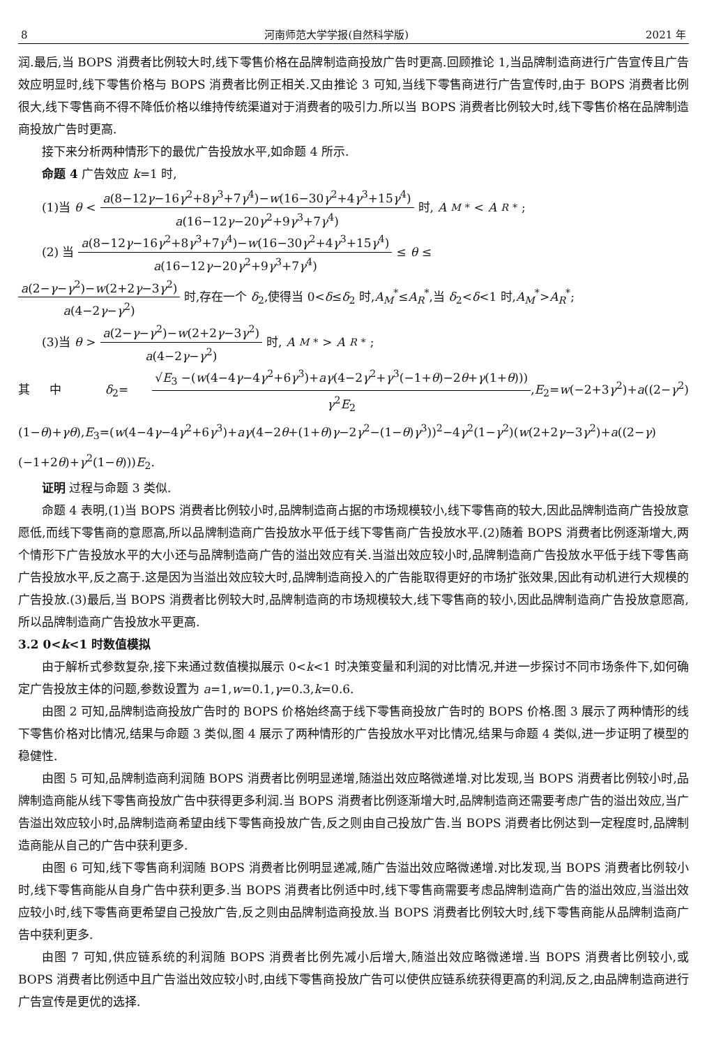8 河南师范大学学报(自然科学版) 2021 年
润.最后,当 BOPS 消费者比例较大时,线下零售价格在品牌制造商投放广告时更高.回顾推论 1,当品牌制造商进行广告宣传且广告效应明显时,线下零售价格与 BOPS 消费者比例正相关.又由推论 3 可知,当线下零售商进行广告宣传时,由于 BOPS 消费者比例很大,线下零售商不得不降低价格以维持传统渠道对于消费者的吸引力.所以当 BOPS 消费者比例较大时,线下零售价格在品牌制造商投放广告时更高.
接下来分析两种情形下的最优广告投放水平,如命题 4 所示.
命题 4 广告效应 k=1 时,
(1)当 θ < a(8−12γ−16γ<sup>2</sup>+8γ<sup>3</sup>+7γ<sup>4</sup>)−w(16−30γ<sup>2</sup>+4γ<sup>3</sup>+15γ<sup>4</sup>) a(16−12γ−20γ<sup>2</sup>+9γ<sup>3</sup>+7γ<sup>4</sup>) 时, A<sub>M</sub><sup>*</sup> < A<sub>R</sub><sup>*</sup>;
(2) 当 a(8−12γ−16γ<sup>2</sup>+8γ<sup>3</sup>+7γ<sup>4</sup>)−w(16−30γ<sup>2</sup>+4γ<sup>3</sup>+15γ<sup>4</sup>) a(16−12γ−20γ<sup>2</sup>+9γ<sup>3</sup>+7γ<sup>4</sup>) ≤ θ ≤
a(2−γ−γ<sup>2</sup>)−w(2+2γ−3γ<sup>2</sup>) a(4−2γ−γ<sup>2</sup>) 时,存在一个 δ<sub>2</sub>,使得当 0<δ≤δ<sub>2</sub> 时,A<sub>M</sub><sup>*</sup>≤A<sub>R</sub><sup>*</sup>,当 δ<sub>2</sub><δ<1 时,A<sub>M</sub><sup>*</sup>>A<sub>R</sub><sup>*</sup>;
(3)当 θ > a(2−γ−γ<sup>2</sup>)−w(2+2γ−3γ<sup>2</sup>) a(4−2γ−γ<sup>2</sup>) 时, A<sub>M</sub><sup>*</sup> > A<sub>R</sub><sup>*</sup>;
其中 δ<sub>2</sub>= √E<sub>3</sub> −(w(4−4γ−4γ<sup>2</sup>+6γ<sup>3</sup>)+aγ(4−2γ<sup>2</sup>+γ<sup>3</sup>(−1+θ)−2θ+γ(1+θ))) γ<sup>2</sup>E<sub>2</sub>,E<sub>2</sub>=w(−2+3γ<sup>2</sup>)+a((2−γ<sup>2</sup>)(1−θ)+γθ),E<sub>3</sub>=(w(4−4γ−4γ<sup>2</sup>+6γ<sup>3</sup>)+aγ(4−2θ+(1+θ)γ−2γ<sup>2</sup>−(1−θ)γ<sup>3</sup>))<sup>2</sup>−4γ<sup>2</sup>(1−γ<sup>2</sup>)(w(2+2γ−3γ<sup>2</sup>)+a((2−γ)(−1+2θ)+γ<sup>2</sup>(1−θ)))E<sub>2</sub>.
证明 过程与命题 3 类似.
命题 4 表明,(1)当 BOPS 消费者比例较小时,品牌制造商占据的市场规模较小,线下零售商的较大,因此品牌制造商广告投放意愿低,而线下零售商的意愿高,所以品牌制造商广告投放水平低于线下零售商广告投放水平.(2)随着 BOPS 消费者比例逐渐增大,两个情形下广告投放水平的大小还与品牌制造商广告的溢出效应有关.当溢出效应较小时,品牌制造商广告投放水平低于线下零售商广告投放水平,反之高于.这是因为当溢出效应较大时,品牌制造商投入的广告能取得更好的市场扩张效果,因此有动机进行大规模的广告投放.(3)最后,当 BOPS 消费者比例较大时,品牌制造商的市场规模较大,线下零售商的较小,因此品牌制造商广告投放意愿高,所以品牌制造商广告投放水平更高.
3.2 0<k<1 时数值模拟
由于解析式参数复杂,接下来通过数值模拟展示 0<k<1 时决策变量和利润的对比情况,并进一步探讨不同市场条件下,如何确定广告投放主体的问题,参数设置为 a=1,w=0.1,γ=0.3,k=0.6.
由图 2 可知,品牌制造商投放广告时的 BOPS 价格始终高于线下零售商投放广告时的 BOPS 价格.图 3 展示了两种情形的线下零售价格对比情况,结果与命题 3 类似,图 4 展示了两种情形的广告投放水平对比情况,结果与命题 4 类似,进一步证明了模型的稳健性.
由图 5 可知,品牌制造商利润随 BOPS 消费者比例明显递增,随溢出效应略微递增.对比发现,当 BOPS 消费者比例较小时,品牌制造商能从线下零售商投放广告中获得更多利润.当 BOPS 消费者比例逐渐增大时,品牌制造商还需要考虑广告的溢出效应,当广告溢出效应较小时,品牌制造商希望由线下零售商投放广告,反之则由自己投放广告.当 BOPS 消费者比例达到一定程度时,品牌制造商能从自己的广告中获利更多.
由图 6 可知,线下零售商利润随 BOPS 消费者比例明显递减,随广告溢出效应略微递增.对比发现,当 BOPS 消费者比例较小时,线下零售商能从自身广告中获利更多.当 BOPS 消费者比例适中时,线下零售商需要考虑品牌制造商广告的溢出效应,当溢出效应较小时,线下零售商更希望自己投放广告,反之则由品牌制造商投放.当 BOPS 消费者比例较大时,线下零售商能从品牌制造商广告中获利更多.
由图 7 可知,供应链系统的利润随 BOPS 消费者比例先减小后增大,随溢出效应略微递增.当 BOPS 消费者比例较小,或 BOPS 消费者比例适中且广告溢出效应较小时,由线下零售商投放广告可以使供应链系统获得更高的利润,反之,由品牌制造商进行广告宣传是更优的选择.